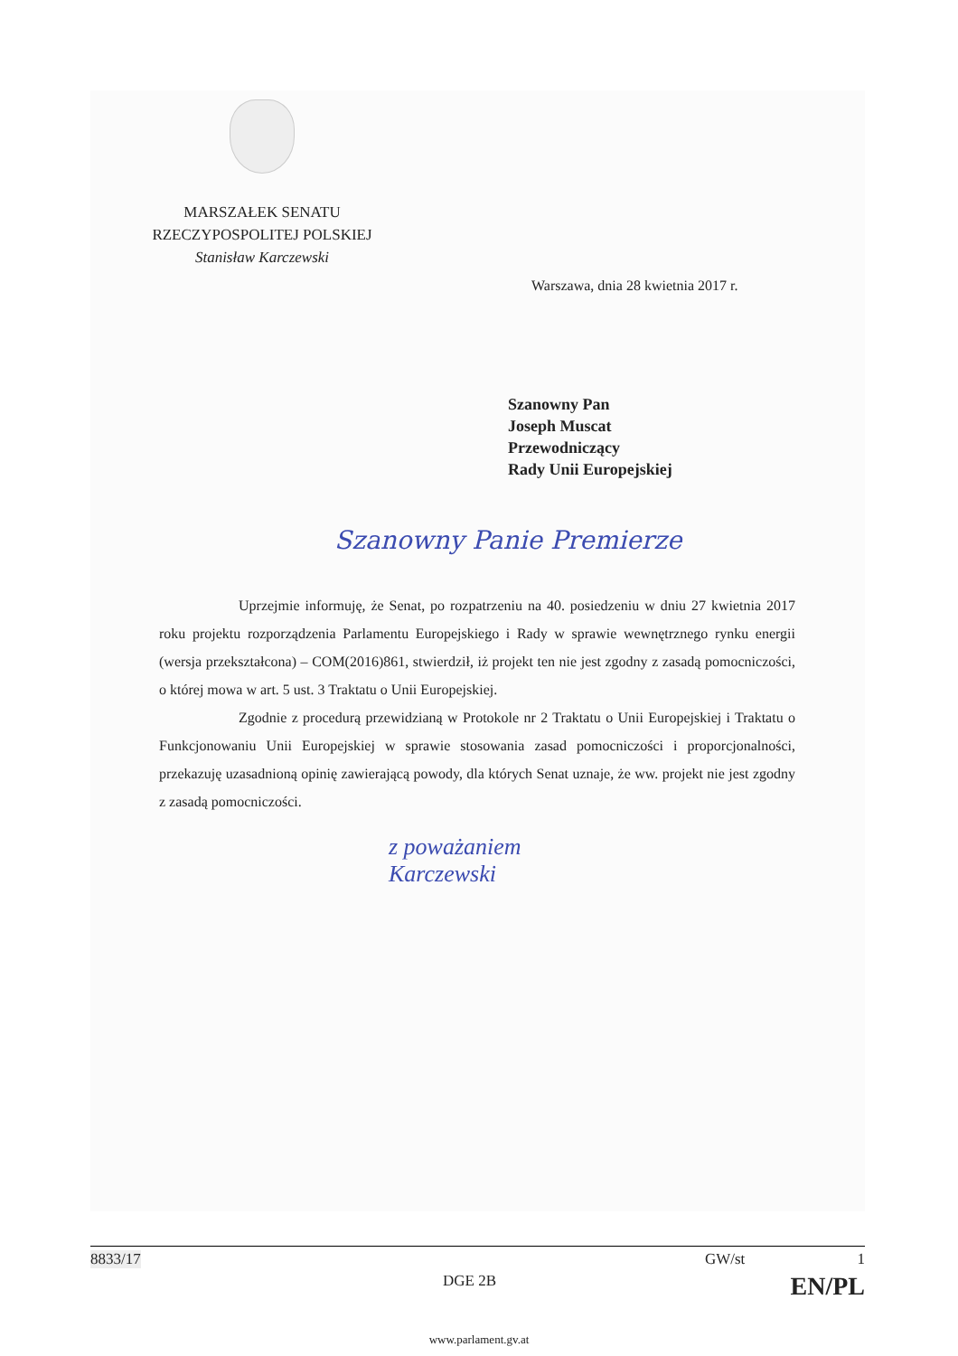MARSZAŁEK SENATU
RZECZYPOSPOLITEJ POLSKIEJ
Stanisław Karczewski
Warszawa, dnia 28 kwietnia 2017 r.
Szanowny Pan
Joseph Muscat
Przewodniczący
Rady Unii Europejskiej
Szanowny Panie Premierze
Uprzejmie informuję, że Senat, po rozpatrzeniu na 40. posiedzeniu w dniu 27 kwietnia 2017 roku projektu rozporządzenia Parlamentu Europejskiego i Rady w sprawie wewnętrznego rynku energii (wersja przekształcona) – COM(2016)861, stwierdził, iż projekt ten nie jest zgodny z zasadą pomocniczości, o której mowa w art. 5 ust. 3 Traktatu o Unii Europejskiej.
Zgodnie z procedurą przewidzianą w Protokole nr 2 Traktatu o Unii Europejskiej i Traktatu o Funkcjonowaniu Unii Europejskiej w sprawie stosowania zasad pomocniczości i proporcjonalności, przekazuję uzasadnioną opinię zawierającą powody, dla których Senat uznaje, że ww. projekt nie jest zgodny z zasadą pomocniczości.
z poważaniem
Karczewski
8833/17 GW/st 1
DGE 2B EN/PL
www.parlament.gv.at